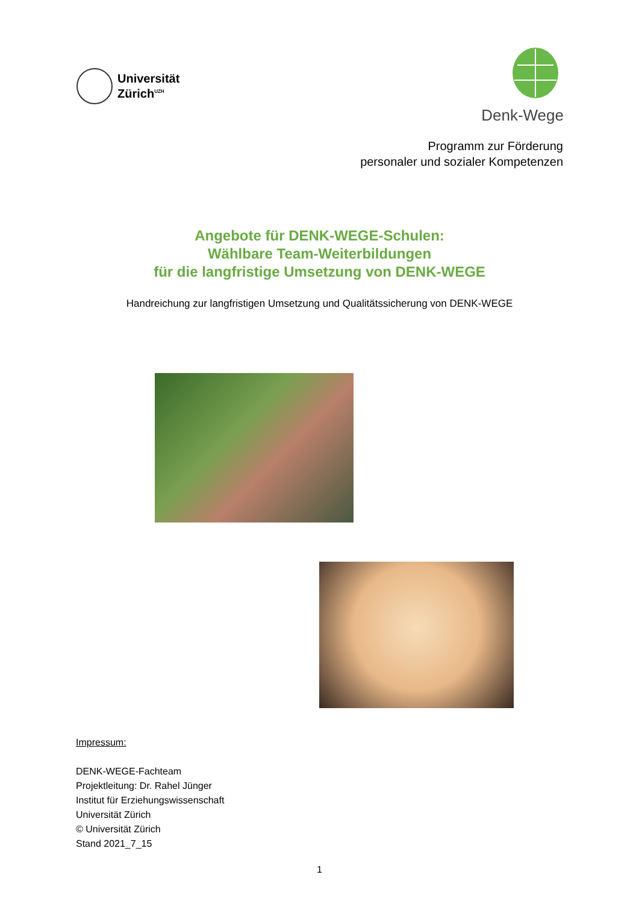Universität
Zürich<sup>UZH</sup>
Denk-Wege
Programm zur Förderung
personaler und sozialer Kompetenzen
Angebote für DENK-WEGE-Schulen:
Wählbare Team-Weiterbildungen
für die langfristige Umsetzung von DENK-WEGE
Handreichung zur langfristigen Umsetzung und Qualitätssicherung von DENK-WEGE
Impressum:
DENK-WEGE-Fachteam
Projektleitung: Dr. Rahel Jünger
Institut für Erziehungswissenschaft
Universität Zürich
© Universität Zürich
Stand 2021_7_15
1